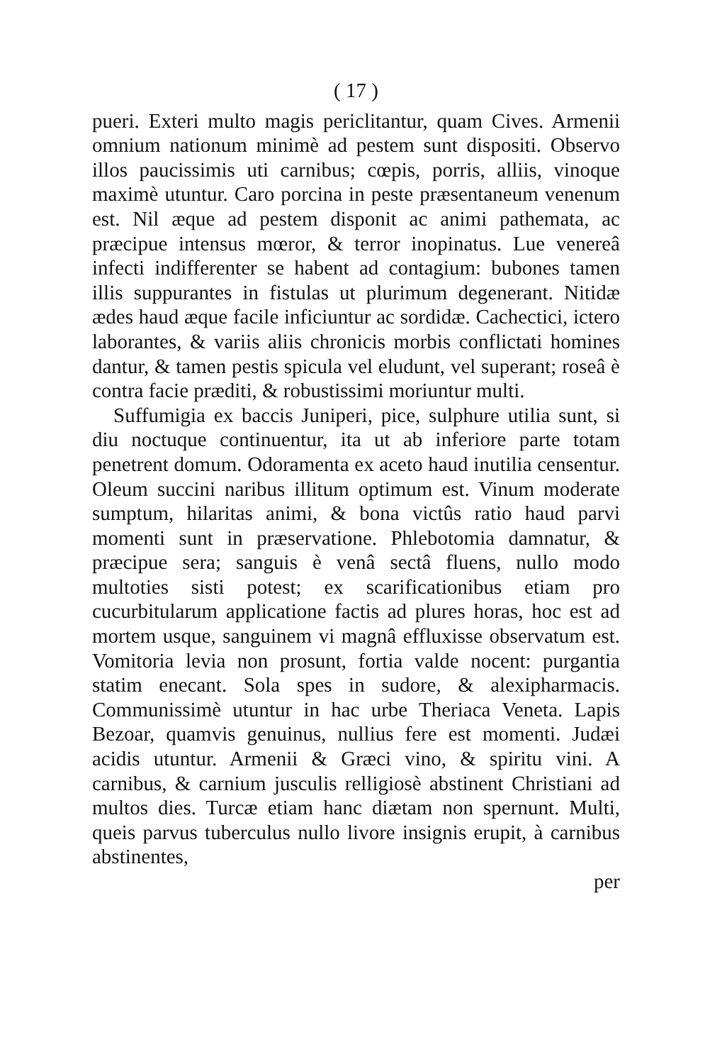( 17 )
pueri. Exteri multo magis periclitantur, quam Cives. Armenii omnium nationum minimè ad pestem sunt dispositi. Observo illos paucissimis uti carnibus; cœpis, porris, alliis, vinoque maximè utuntur. Caro porcina in peste præsentaneum venenum est. Nil æque ad pestem disponit ac animi pathemata, ac præcipue intensus mœror, & terror inopinatus. Lue venereâ infecti indifferenter se habent ad contagium: bubones tamen illis suppurantes in fistulas ut plurimum degenerant. Nitidæ ædes haud æque facile inficiuntur ac sordidæ. Cachectici, ictero laborantes, & variis aliis chronicis morbis conflictati homines dantur, & tamen pestis spicula vel eludunt, vel superant; roseâ è contra facie præditi, & robustissimi moriuntur multi.
Suffumigia ex baccis Juniperi, pice, sulphure utilia sunt, si diu noctuque continuentur, ita ut ab inferiore parte totam penetrent domum. Odoramenta ex aceto haud inutilia censentur. Oleum succini naribus illitum optimum est. Vinum moderate sumptum, hilaritas animi, & bona victûs ratio haud parvi momenti sunt in præservatione. Phlebotomia damnatur, & præcipue sera; sanguis è venâ sectâ fluens, nullo modo multoties sisti potest; ex scarificationibus etiam pro cucurbitularum applicatione factis ad plures horas, hoc est ad mortem usque, sanguinem vi magnâ effluxisse observatum est. Vomitoria levia non prosunt, fortia valde nocent: purgantia statim enecant. Sola spes in sudore, & alexipharmacis. Communissimè utuntur in hac urbe Theriaca Veneta. Lapis Bezoar, quamvis genuinus, nullius fere est momenti. Judæi acidis utuntur. Armenii & Græci vino, & spiritu vini. A carnibus, & carnium jusculis relligiosè abstinent Christiani ad multos dies. Turcæ etiam hanc diætam non spernunt. Multi, queis parvus tuberculus nullo livore insignis erupit, à carnibus abstinentes,
per